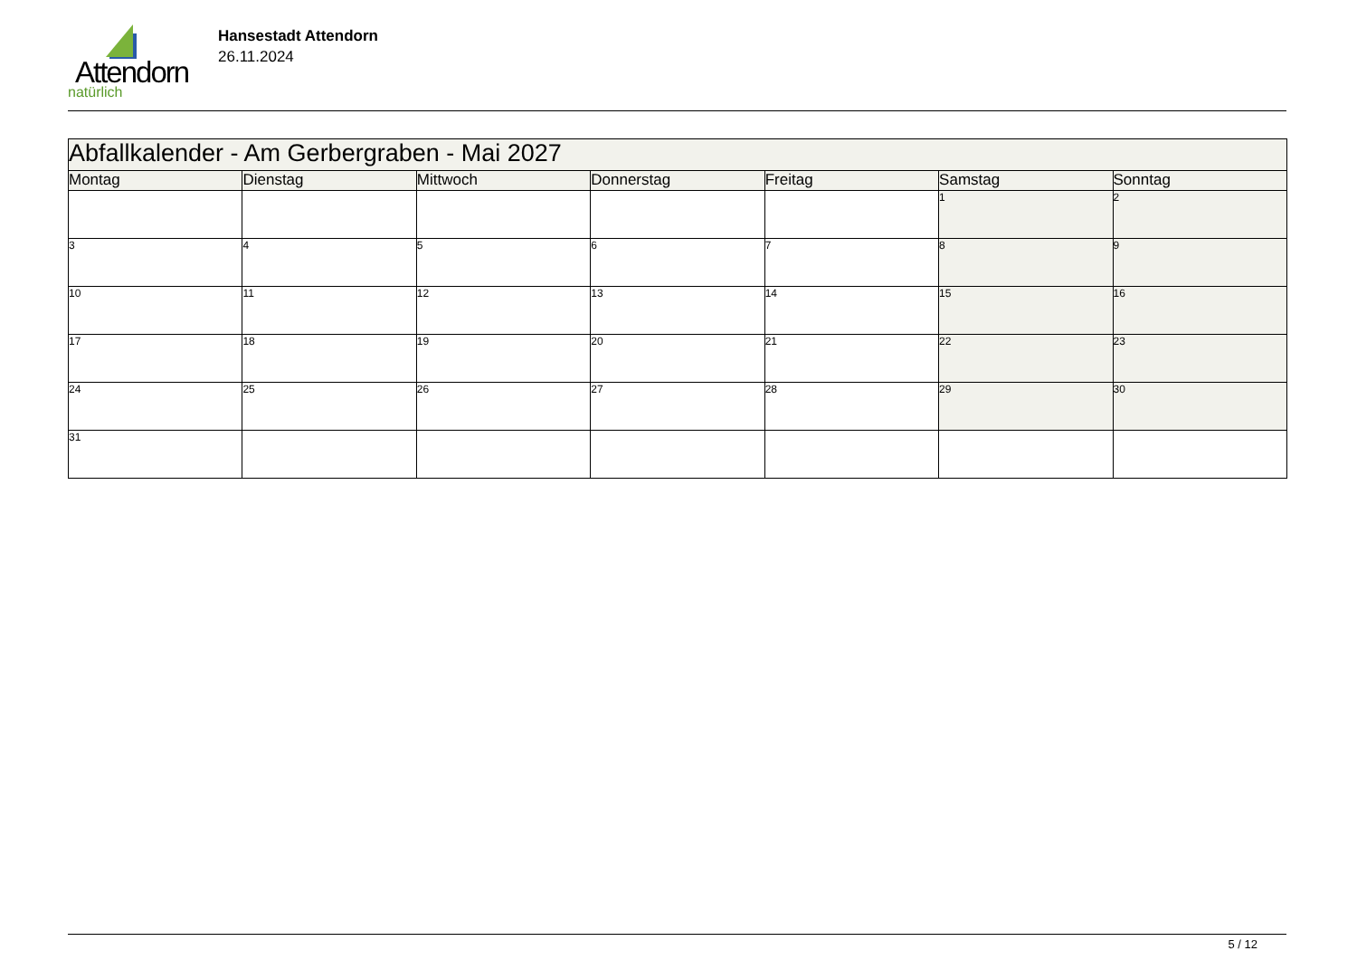Attendorn
natürlich
Hansestadt Attendorn
26.11.2024
| Abfallkalender - Am Gerbergraben - Mai 2027 | | | | | | |
| --- | --- | --- | --- | --- | --- | --- |
| Montag | Dienstag | Mittwoch | Donnerstag | Freitag | Samstag | Sonntag |
| | | | | | 1 | 2 |
| 3 | 4 | 5 | 6 | 7 | 8 | 9 |
| 10 | 11 | 12 | 13 | 14 | 15 | 16 |
| 17 | 18 | 19 | 20 | 21 | 22 | 23 |
| 24 | 25 | 26 | 27 | 28 | 29 | 30 |
| 31 | | | | | | |
5 / 12